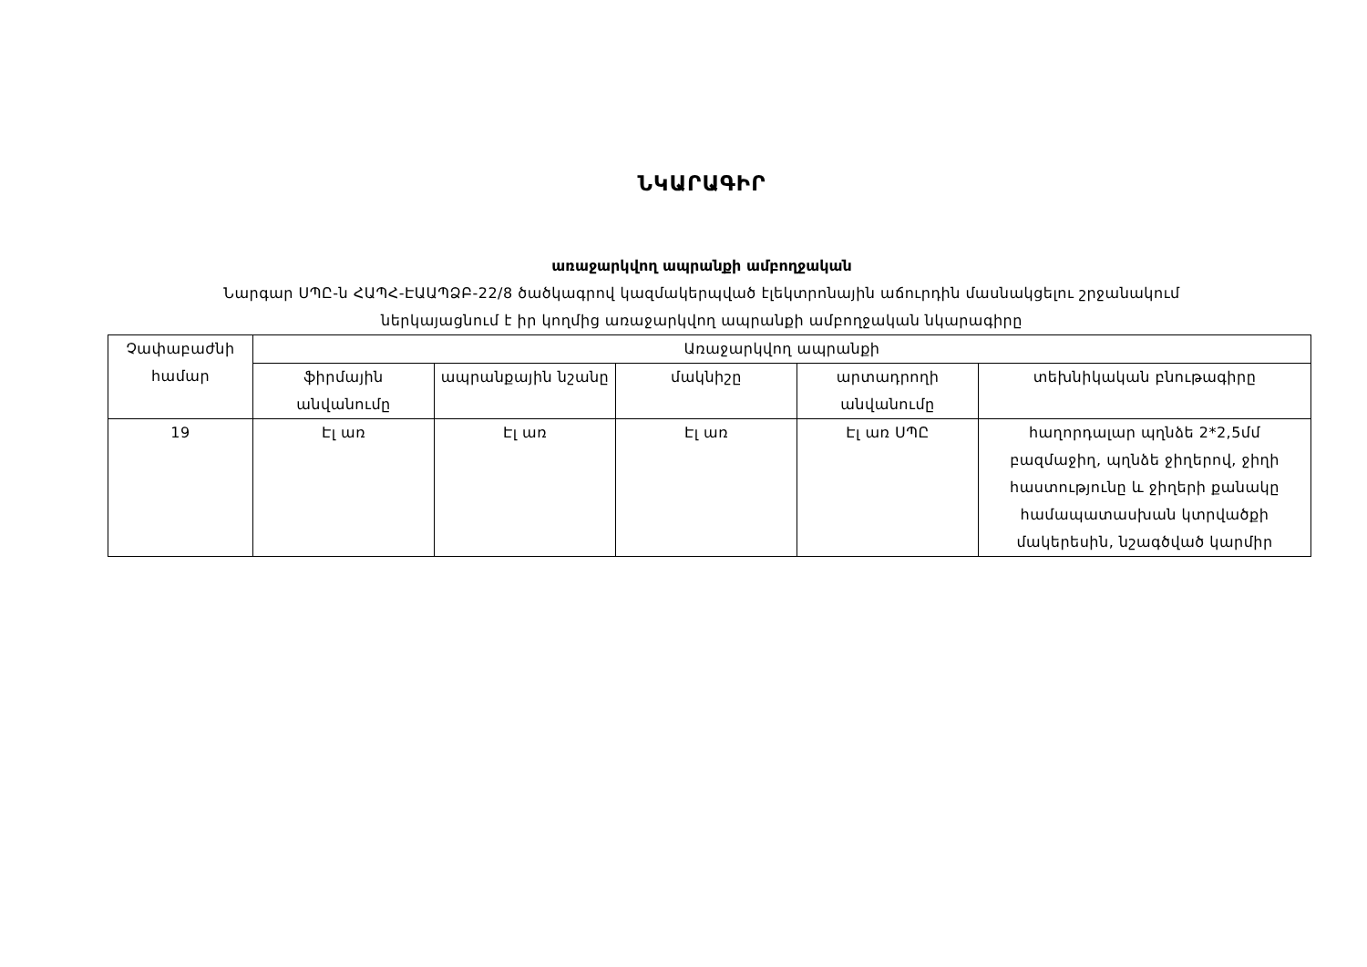ՆԿԱՐԱԳԻՐ
առաջարկվող ապրանքի ամբողջական
Նարգար ՍՊԸ-ն ՀԱՊՀ-ԷԱԱՊՁԲ-22/8 ծածկագրով կազմակերպված էլեկտրոնային աճուրդին մասնակցելու շրջանակում
ներկայացնում է իր կողմից առաջարկվող ապրանքի ամբողջական նկարագիրը
| Չափաբաժնի համար | Առաջարկվող ապրանքի | | | | |
| --- | --- | --- | --- | --- | --- |
| | ֆիրմային անվանումը | ապրանքային նշանը | մակնիշը | արտադրողի անվանումը | տեխնիկական բնութագիրը |
| 19 | Էլ առ | Էլ առ | Էլ առ | Էլ առ ՍՊԸ | հաղորդալար պղնձե 2*2,5մմ բազմաջիղ, պղնձե ջիղերով, ջիղի հաստությունը և ջիղերի քանակը համապատասխան կտրվածքի մակերեսին, նշագծված կարմիր |